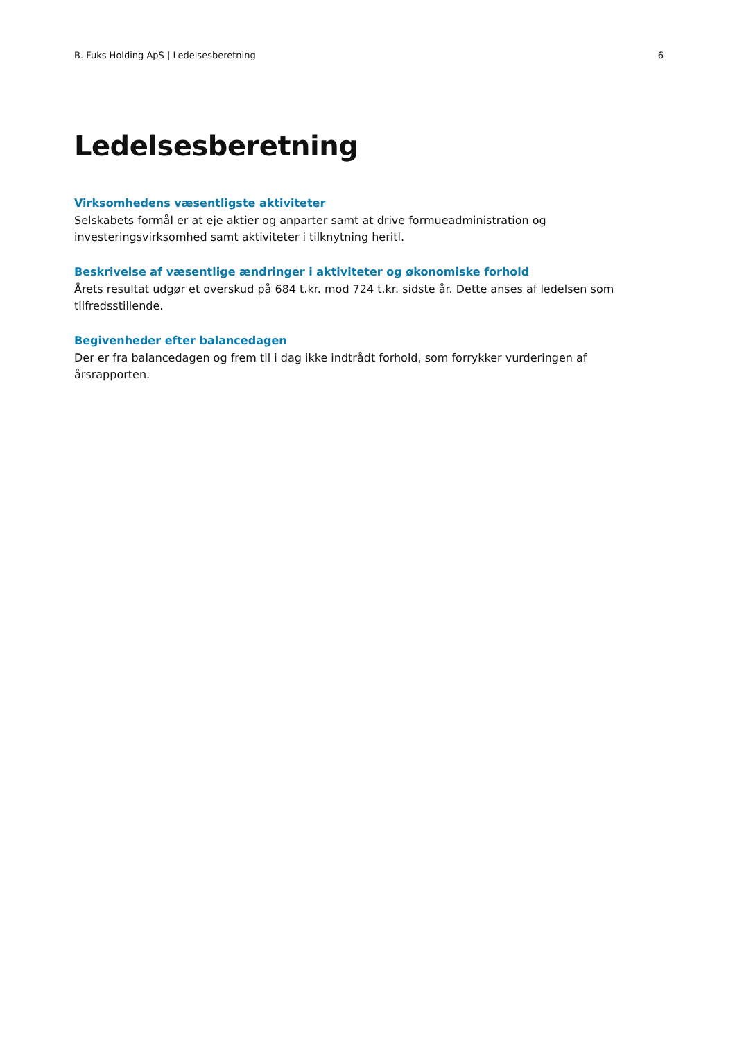B. Fuks Holding ApS | Ledelsesberetning 6
Ledelsesberetning
Virksomhedens væsentligste aktiviteter
Selskabets formål er at eje aktier og anparter samt at drive formueadministration og investeringsvirksomhed samt aktiviteter i tilknytning heritl.
Beskrivelse af væsentlige ændringer i aktiviteter og økonomiske forhold
Årets resultat udgør et overskud på 684 t.kr. mod 724 t.kr. sidste år. Dette anses af ledelsen som tilfredsstillende.
Begivenheder efter balancedagen
Der er fra balancedagen og frem til i dag ikke indtrådt forhold, som forrykker vurderingen af årsrapporten.